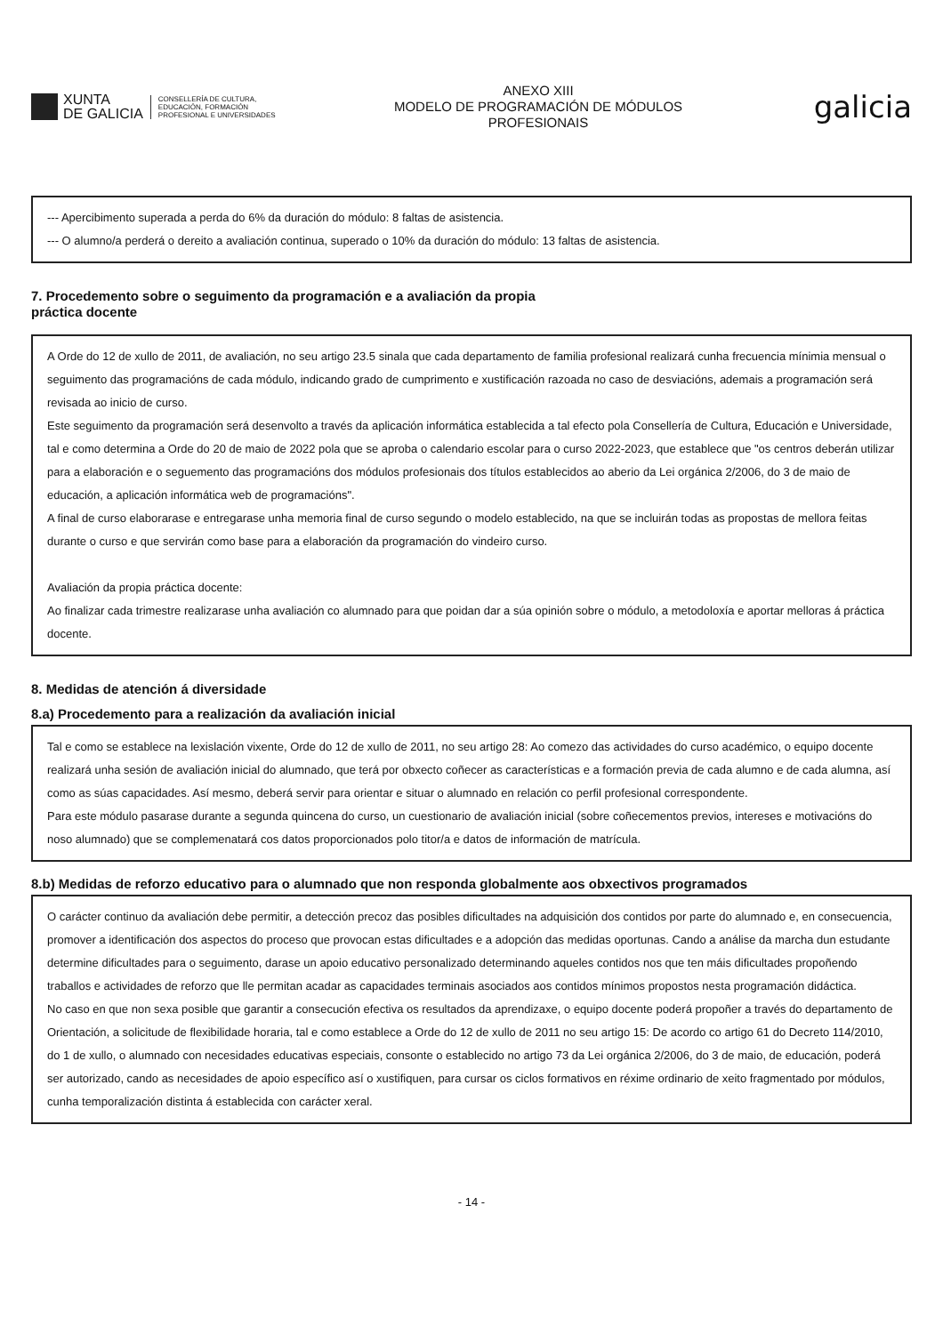XUNTA
DE GALICIA
CONSELLERÍA DE CULTURA,
EDUCACIÓN, FORMACIÓN
PROFESIONAL E UNIVERSIDADES
ANEXO XIII
MODELO DE PROGRAMACIÓN DE MÓDULOS
PROFESIONAIS
galicia
--- Apercibimento superada a perda do 6% da duración do módulo: 8 faltas de asistencia.
--- O alumno/a perderá o dereito a avaliación continua, superado o 10% da duración do módulo: 13 faltas de asistencia.
7. Procedemento sobre o seguimento da programación e a avaliación da propia
práctica docente
A Orde do 12 de xullo de 2011, de avaliación, no seu artigo 23.5 sinala que cada departamento de familia profesional realizará cunha frecuencia mínimia mensual o seguimento das programacións de cada módulo, indicando grado de cumprimento e xustificación razoada no caso de desviacións, ademais a programación será revisada ao inicio de curso.
Este seguimento da programación será desenvolto a través da aplicación informática establecida a tal efecto pola Consellería de Cultura, Educación e Universidade, tal e como determina a Orde do 20 de maio de 2022 pola que se aproba o calendario escolar para o curso 2022-2023, que establece que "os centros deberán utilizar para a elaboración e o seguemento das programacións dos módulos profesionais dos títulos establecidos ao aberio da Lei orgánica 2/2006, do 3 de maio de educación, a aplicación informática web de programacións".
A final de curso elaborarase e entregarase unha memoria final de curso segundo o modelo establecido, na que se incluirán todas as propostas de mellora feitas durante o curso e que servirán como base para a elaboración da programación do vindeiro curso.
Avaliación da propia práctica docente:
Ao finalizar cada trimestre realizarase unha avaliación co alumnado para que poidan dar a súa opinión sobre o módulo, a metodoloxía e aportar melloras á práctica docente.
8. Medidas de atención á diversidade
8.a) Procedemento para a realización da avaliación inicial
Tal e como se establece na lexislación vixente, Orde do 12 de xullo de 2011, no seu artigo 28: Ao comezo das actividades do curso académico, o equipo docente realizará unha sesión de avaliación inicial do alumnado, que terá por obxecto coñecer as características e a formación previa de cada alumno e de cada alumna, así como as súas capacidades. Así mesmo, deberá servir para orientar e situar o alumnado en relación co perfil profesional correspondente.
Para este módulo pasarase durante a segunda quincena do curso, un cuestionario de avaliación inicial (sobre coñecementos previos, intereses e motivacións do noso alumnado) que se complemenatará cos datos proporcionados polo titor/a e datos de información de matrícula.
8.b) Medidas de reforzo educativo para o alumnado que non responda globalmente aos obxectivos programados
O carácter continuo da avaliación debe permitir, a detección precoz das posibles dificultades na adquisición dos contidos por parte do alumnado e, en consecuencia, promover a identificación dos aspectos do proceso que provocan estas dificultades e a adopción das medidas oportunas. Cando a análise da marcha dun estudante determine dificultades para o seguimento, darase un apoio educativo personalizado determinando aqueles contidos nos que ten máis dificultades propoñendo traballos e actividades de reforzo que lle permitan acadar as capacidades terminais asociados aos contidos mínimos propostos nesta programación didáctica.
No caso en que non sexa posible que garantir a consecución efectiva os resultados da aprendizaxe, o equipo docente poderá propoñer a través do departamento de Orientación, a solicitude de flexibilidade horaria, tal e como establece a Orde do 12 de xullo de 2011 no seu artigo 15: De acordo co artigo 61 do Decreto 114/2010, do 1 de xullo, o alumnado con necesidades educativas especiais, consonte o establecido no artigo 73 da Lei orgánica 2/2006, do 3 de maio, de educación, poderá ser autorizado, cando as necesidades de apoio específico así o xustifiquen, para cursar os ciclos formativos en réxime ordinario de xeito fragmentado por módulos, cunha temporalización distinta á establecida con carácter xeral.
- 14 -